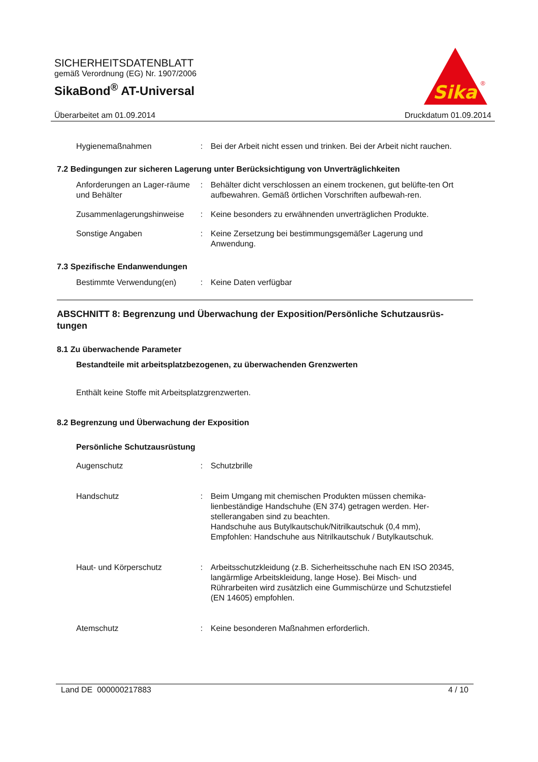SICHERHEITSDATENBLATT
gemäß Verordnung (EG) Nr. 1907/2006
SikaBond<sup>®</sup> AT-Universal
Sika
®
Überarbeitet am 01.09.2014 Druckdatum 01.09.2014
Hygienemaßnahmen : Bei der Arbeit nicht essen und trinken. Bei der Arbeit nicht rauchen.
7.2 Bedingungen zur sicheren Lagerung unter Berücksichtigung von Unverträglichkeiten
Anforderungen an Lager-räume und Behälter
: Behälter dicht verschlossen an einem trockenen, gut belüfte-ten Ort aufbewahren. Gemäß örtlichen Vorschriften aufbewah-ren.
Zusammenlagerungshinweise : Keine besonders zu erwähnenden unverträglichen Produkte.
Sonstige Angaben : Keine Zersetzung bei bestimmungsgemäßer Lagerung und Anwendung.
7.3 Spezifische Endanwendungen
Bestimmte Verwendung(en) : Keine Daten verfügbar
ABSCHNITT 8: Begrenzung und Überwachung der Exposition/Persönliche Schutzausrüs-tungen
8.1 Zu überwachende Parameter
Bestandteile mit arbeitsplatzbezogenen, zu überwachenden Grenzwerten
Enthält keine Stoffe mit Arbeitsplatzgrenzwerten.
8.2 Begrenzung und Überwachung der Exposition
Persönliche Schutzausrüstung
Augenschutz : Schutzbrille
Handschutz : Beim Umgang mit chemischen Produkten müssen chemika-lienbeständige Handschuhe (EN 374) getragen werden. Her-stellerangaben sind zu beachten.
Handschuhe aus Butylkautschuk/Nitrilkautschuk (0,4 mm),
Empfohlen: Handschuhe aus Nitrilkautschuk / Butylkautschuk.
Haut- und Körperschutz : Arbeitsschutzkleidung (z.B. Sicherheitsschuhe nach EN ISO 20345, langärmlige Arbeitskleidung, lange Hose). Bei Misch- und Rührarbeiten wird zusätzlich eine Gummischürze und Schutzstiefel (EN 14605) empfohlen.
Atemschutz : Keine besonderen Maßnahmen erforderlich.
Land DE 000000217883 4 / 10